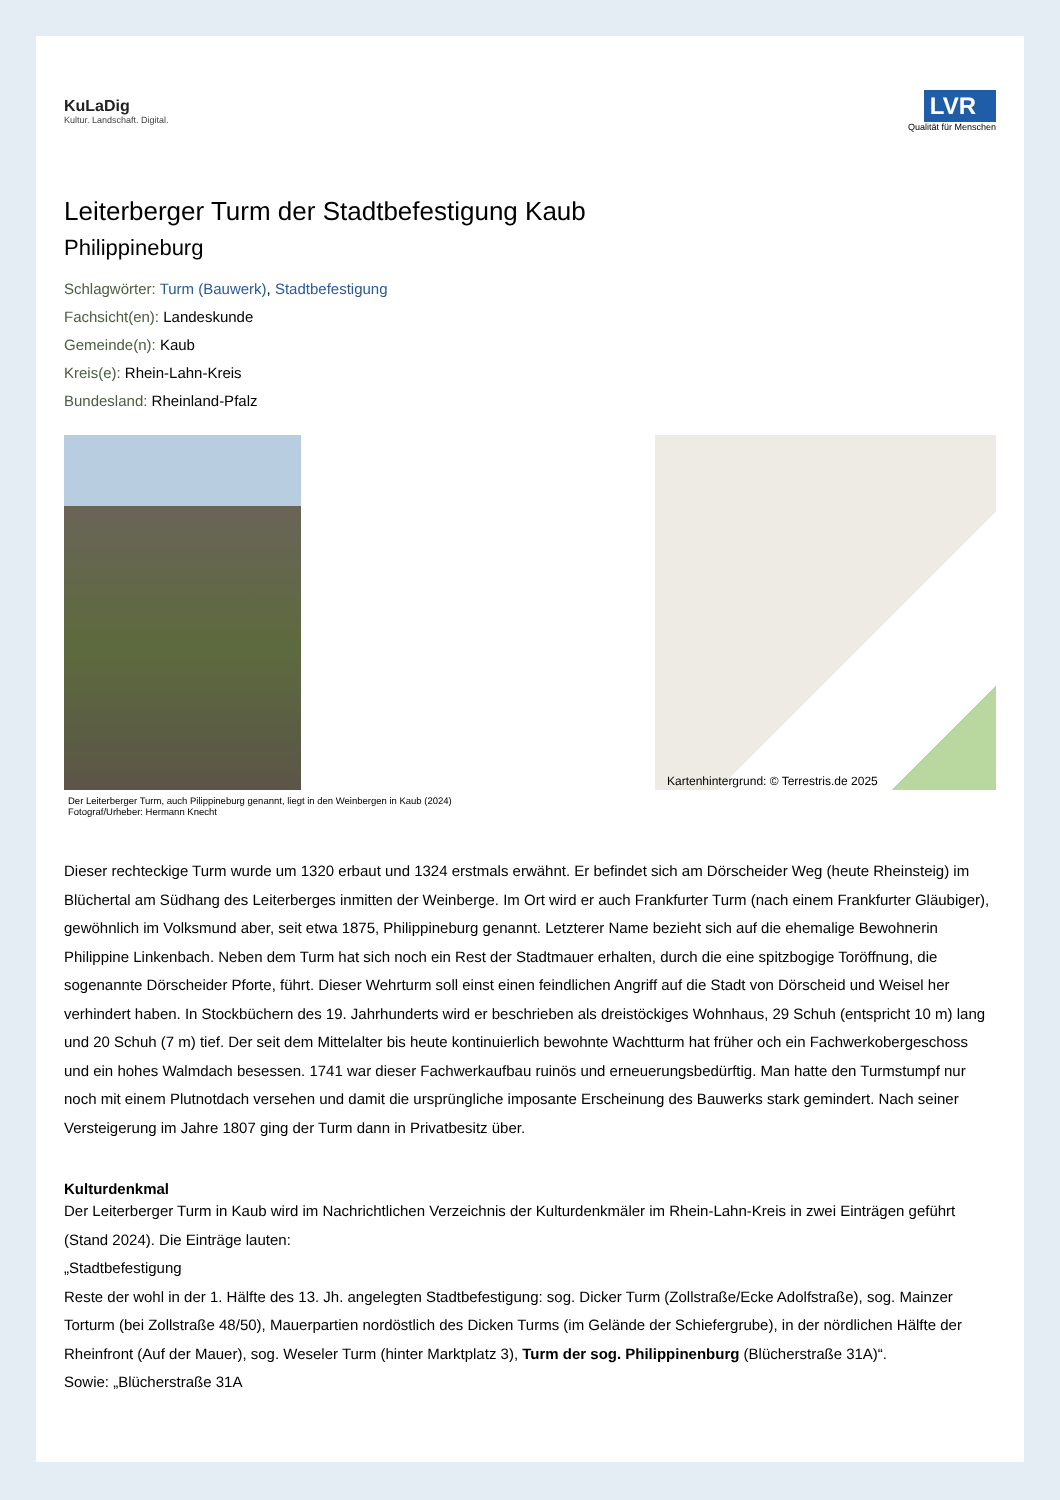KuLaDig
Kultur. Landschaft. Digital.
LVR
Qualität für Menschen
Leiterberger Turm der Stadtbefestigung Kaub
Philippineburg
Schlagwörter: Turm (Bauwerk), Stadtbefestigung
Fachsicht(en): Landeskunde
Gemeinde(n): Kaub
Kreis(e): Rhein-Lahn-Kreis
Bundesland: Rheinland-Pfalz
Kartenhintergrund: © Terrestris.de 2025
Der Leiterberger Turm, auch Pilippineburg genannt, liegt in den Weinbergen in Kaub (2024)
Fotograf/Urheber: Hermann Knecht
Dieser rechteckige Turm wurde um 1320 erbaut und 1324 erstmals erwähnt. Er befindet sich am Dörscheider Weg (heute Rheinsteig) im Blüchertal am Südhang des Leiterberges inmitten der Weinberge. Im Ort wird er auch Frankfurter Turm (nach einem Frankfurter Gläubiger), gewöhnlich im Volksmund aber, seit etwa 1875, Philippineburg genannt. Letzterer Name bezieht sich auf die ehemalige Bewohnerin Philippine Linkenbach. Neben dem Turm hat sich noch ein Rest der Stadtmauer erhalten, durch die eine spitzbogige Toröffnung, die sogenannte Dörscheider Pforte, führt. Dieser Wehrturm soll einst einen feindlichen Angriff auf die Stadt von Dörscheid und Weisel her verhindert haben. In Stockbüchern des 19. Jahrhunderts wird er beschrieben als dreistöckiges Wohnhaus, 29 Schuh (entspricht 10 m) lang und 20 Schuh (7 m) tief. Der seit dem Mittelalter bis heute kontinuierlich bewohnte Wachtturm hat früher och ein Fachwerkobergeschoss und ein hohes Walmdach besessen. 1741 war dieser Fachwerkaufbau ruinös und erneuerungsbedürftig. Man hatte den Turmstumpf nur noch mit einem Plutnotdach versehen und damit die ursprüngliche imposante Erscheinung des Bauwerks stark gemindert. Nach seiner Versteigerung im Jahre 1807 ging der Turm dann in Privatbesitz über.
Kulturdenkmal
Der Leiterberger Turm in Kaub wird im Nachrichtlichen Verzeichnis der Kulturdenkmäler im Rhein-Lahn-Kreis in zwei Einträgen geführt (Stand 2024). Die Einträge lauten:
„Stadtbefestigung
Reste der wohl in der 1. Hälfte des 13. Jh. angelegten Stadtbefestigung: sog. Dicker Turm (Zollstraße/Ecke Adolfstraße), sog. Mainzer Torturm (bei Zollstraße 48/50), Mauerpartien nordöstlich des Dicken Turms (im Gelände der Schiefergrube), in der nördlichen Hälfte der Rheinfront (Auf der Mauer), sog. Weseler Turm (hinter Marktplatz 3), Turm der sog. Philippinenburg (Blücherstraße 31A)“.
Sowie: „Blücherstraße 31A